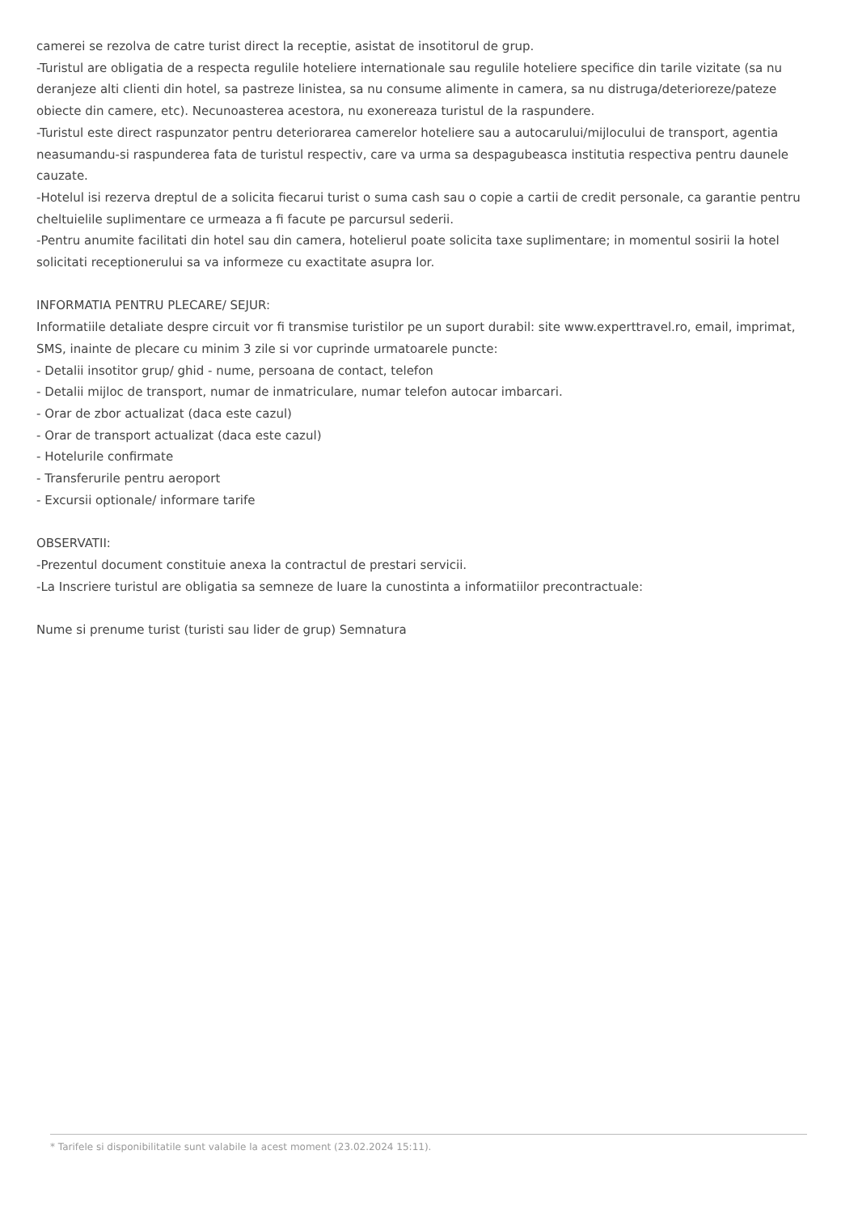camerei se rezolva de catre turist direct la receptie, asistat de insotitorul de grup.
-Turistul are obligatia de a respecta regulile hoteliere internationale sau regulile hoteliere specifice din tarile vizitate (sa nu deranjeze alti clienti din hotel, sa pastreze linistea, sa nu consume alimente in camera, sa nu distruga/deterioreze/pateze obiecte din camere, etc). Necunoasterea acestora, nu exonereaza turistul de la raspundere.
-Turistul este direct raspunzator pentru deteriorarea camerelor hoteliere sau a autocarului/mijlocului de transport, agentia neasumandu-si raspunderea fata de turistul respectiv, care va urma sa despagubeasca institutia respectiva pentru daunele cauzate.
-Hotelul isi rezerva dreptul de a solicita fiecarui turist o suma cash sau o copie a cartii de credit personale, ca garantie pentru cheltuielile suplimentare ce urmeaza a fi facute pe parcursul sederii.
-Pentru anumite facilitati din hotel sau din camera, hotelierul poate solicita taxe suplimentare; in momentul sosirii la hotel solicitati receptionerului sa va informeze cu exactitate asupra lor.
INFORMATIA PENTRU PLECARE/ SEJUR:
Informatiile detaliate despre circuit vor fi transmise turistilor pe un suport durabil: site www.experttravel.ro, email, imprimat, SMS, inainte de plecare cu minim 3 zile si vor cuprinde urmatoarele puncte:
- Detalii insotitor grup/ ghid - nume, persoana de contact, telefon
- Detalii mijloc de transport, numar de inmatriculare, numar telefon autocar imbarcari.
- Orar de zbor actualizat (daca este cazul)
- Orar de transport actualizat (daca este cazul)
- Hotelurile confirmate
- Transferurile pentru aeroport
- Excursii optionale/ informare tarife
OBSERVATII:
-Prezentul document constituie anexa la contractul de prestari servicii.
-La Inscriere turistul are obligatia sa semneze de luare la cunostinta a informatiilor precontractuale:
Nume si prenume turist (turisti sau lider de grup) Semnatura
* Tarifele si disponibilitatile sunt valabile la acest moment (23.02.2024 15:11).